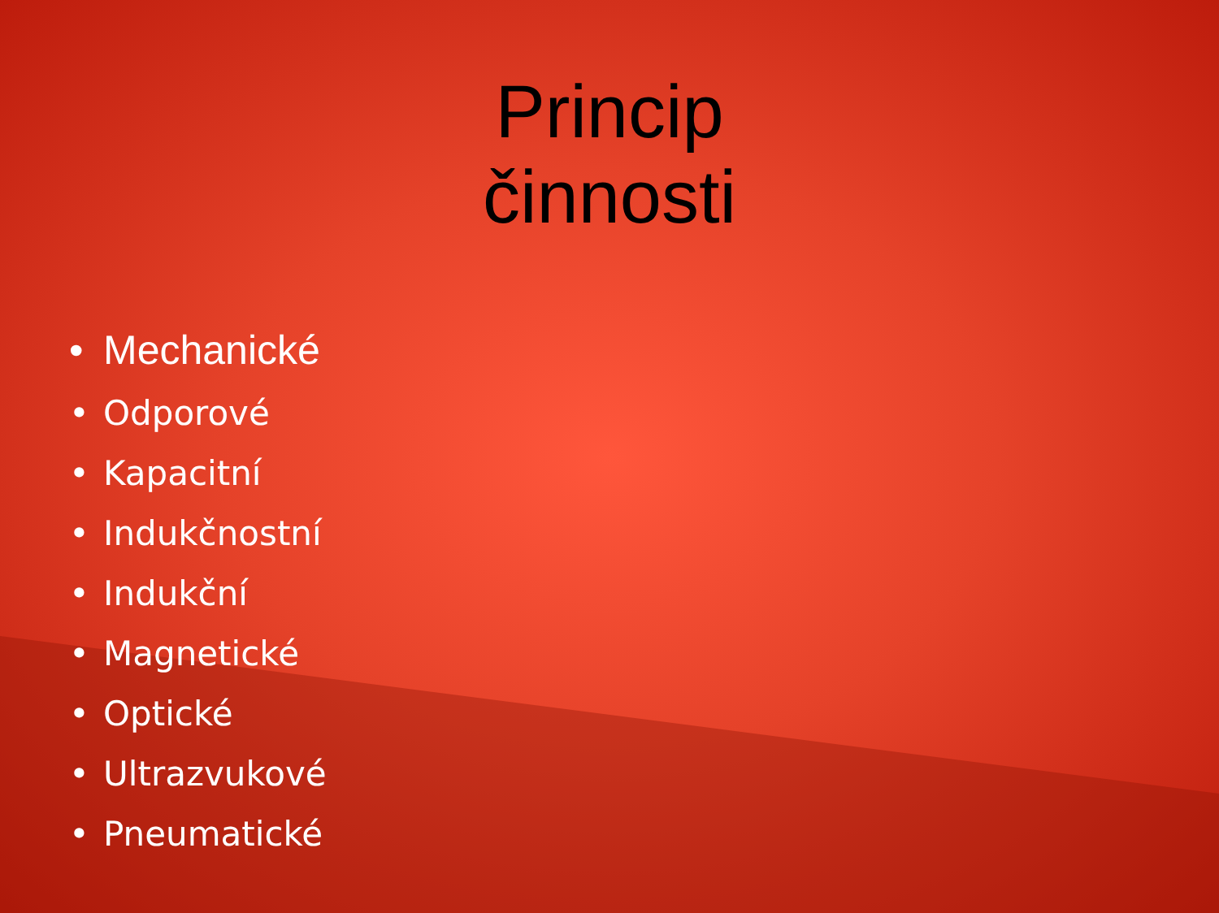Princip činnosti
• Mechanické
• Odporové
• Kapacitní
• Indukčnostní
• Indukční
• Magnetické
• Optické
• Ultrazvukové
• Pneumatické